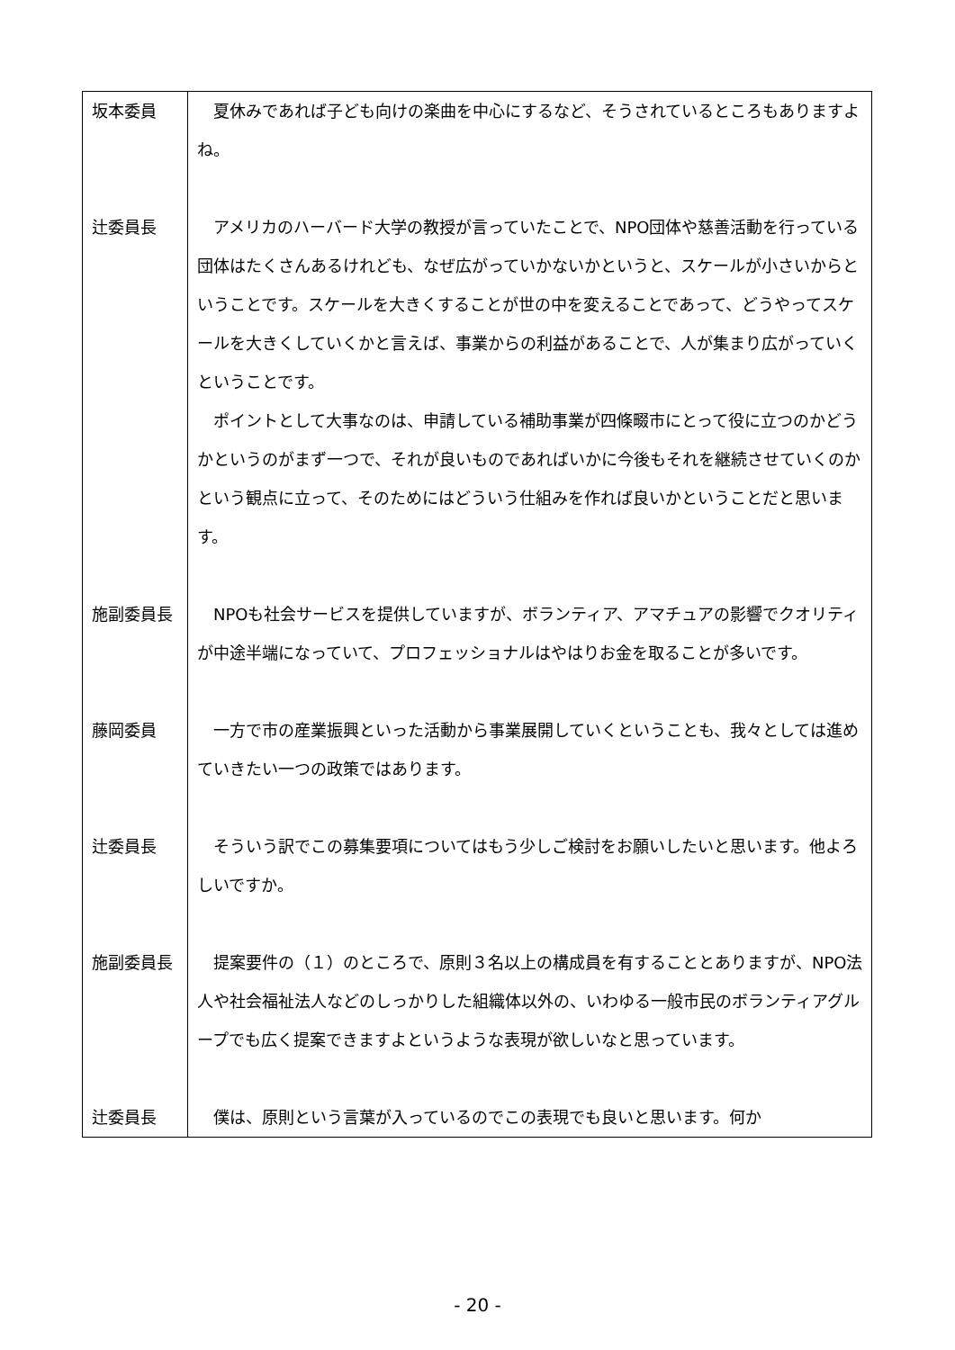| 坂本委員 | 夏休みであれば子ども向けの楽曲を中心にするなど、そうされているところもありますよね。 |
| 辻委員長 | アメリカのハーバード大学の教授が言っていたことで、NPO団体や慈善活動を行っている団体はたくさんあるけれども、なぜ広がっていかないかというと、スケールが小さいからということです。スケールを大きくすることが世の中を変えることであって、どうやってスケールを大きくしていくかと言えば、事業からの利益があることで、人が集まり広がっていくということです。 ポイントとして大事なのは、申請している補助事業が四條畷市にとって役に立つのかどうかというのがまず一つで、それが良いものであればいかに今後もそれを継続させていくのかという観点に立って、そのためにはどういう仕組みを作れば良いかということだと思います。 |
| 施副委員長 | NPOも社会サービスを提供していますが、ボランティア、アマチュアの影響でクオリティが中途半端になっていて、プロフェッショナルはやはりお金を取ることが多いです。 |
| 藤岡委員 | 一方で市の産業振興といった活動から事業展開していくということも、我々としては進めていきたい一つの政策ではあります。 |
| 辻委員長 | そういう訳でこの募集要項についてはもう少しご検討をお願いしたいと思います。他よろしいですか。 |
| 施副委員長 | 提案要件の（１）のところで、原則３名以上の構成員を有することとありますが、NPO法人や社会福祉法人などのしっかりした組織体以外の、いわゆる一般市民のボランティアグループでも広く提案できますよというような表現が欲しいなと思っています。 |
| 辻委員長 | 僕は、原則という言葉が入っているのでこの表現でも良いと思います。何か |
- 20 -